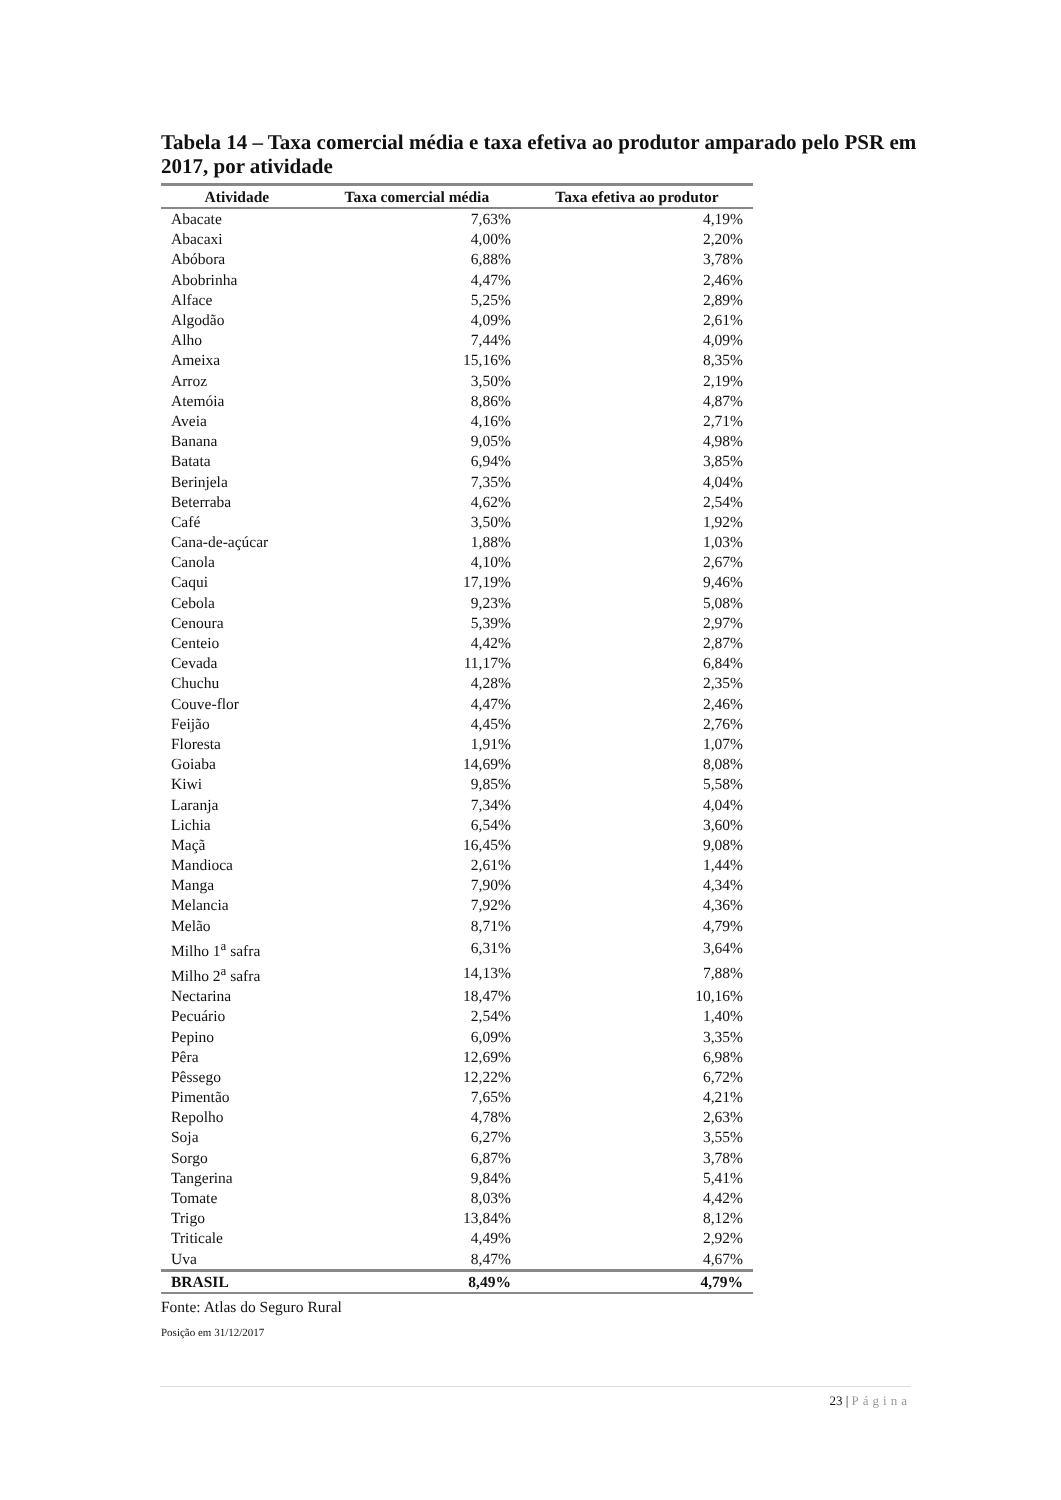Tabela 14 – Taxa comercial média e taxa efetiva ao produtor amparado pelo PSR em 2017, por atividade
| Atividade | Taxa comercial média | Taxa efetiva ao produtor |
| --- | --- | --- |
| Abacate | 7,63% | 4,19% |
| Abacaxi | 4,00% | 2,20% |
| Abóbora | 6,88% | 3,78% |
| Abobrinha | 4,47% | 2,46% |
| Alface | 5,25% | 2,89% |
| Algodão | 4,09% | 2,61% |
| Alho | 7,44% | 4,09% |
| Ameixa | 15,16% | 8,35% |
| Arroz | 3,50% | 2,19% |
| Atemóia | 8,86% | 4,87% |
| Aveia | 4,16% | 2,71% |
| Banana | 9,05% | 4,98% |
| Batata | 6,94% | 3,85% |
| Berinjela | 7,35% | 4,04% |
| Beterraba | 4,62% | 2,54% |
| Café | 3,50% | 1,92% |
| Cana-de-açúcar | 1,88% | 1,03% |
| Canola | 4,10% | 2,67% |
| Caqui | 17,19% | 9,46% |
| Cebola | 9,23% | 5,08% |
| Cenoura | 5,39% | 2,97% |
| Centeio | 4,42% | 2,87% |
| Cevada | 11,17% | 6,84% |
| Chuchu | 4,28% | 2,35% |
| Couve-flor | 4,47% | 2,46% |
| Feijão | 4,45% | 2,76% |
| Floresta | 1,91% | 1,07% |
| Goiaba | 14,69% | 8,08% |
| Kiwi | 9,85% | 5,58% |
| Laranja | 7,34% | 4,04% |
| Lichia | 6,54% | 3,60% |
| Maçã | 16,45% | 9,08% |
| Mandioca | 2,61% | 1,44% |
| Manga | 7,90% | 4,34% |
| Melancia | 7,92% | 4,36% |
| Melão | 8,71% | 4,79% |
| Milho 1<sup>a</sup> safra | 6,31% | 3,64% |
| Milho 2<sup>a</sup> safra | 14,13% | 7,88% |
| Nectarina | 18,47% | 10,16% |
| Pecuário | 2,54% | 1,40% |
| Pepino | 6,09% | 3,35% |
| Pêra | 12,69% | 6,98% |
| Pêssego | 12,22% | 6,72% |
| Pimentão | 7,65% | 4,21% |
| Repolho | 4,78% | 2,63% |
| Soja | 6,27% | 3,55% |
| Sorgo | 6,87% | 3,78% |
| Tangerina | 9,84% | 5,41% |
| Tomate | 8,03% | 4,42% |
| Trigo | 13,84% | 8,12% |
| Triticale | 4,49% | 2,92% |
| Uva | 8,47% | 4,67% |
| BRASIL | 8,49% | 4,79% |
Fonte: Atlas do Seguro Rural
Posição em 31/12/2017
23 | Página